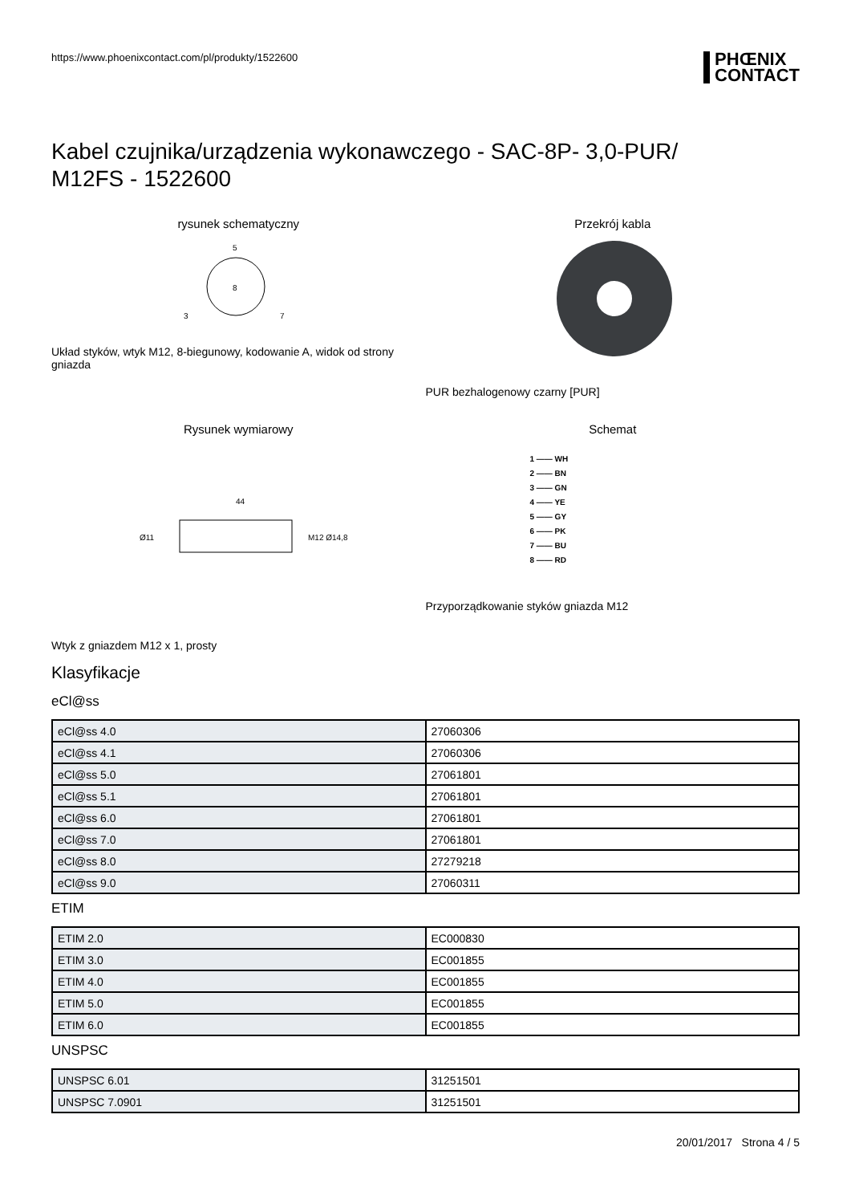https://www.phoenixcontact.com/pl/produkty/1522600
PHŒNIX
CONTACT
Kabel czujnika/urządzenia wykonawczego - SAC-8P- 3,0-PUR/
M12FS - 1522600
rysunek schematyczny
5
8
3
7
Układ styków, wtyk M12, 8-biegunowy, kodowanie A, widok od strony gniazda
Przekrój kabla
PUR bezhalogenowy czarny [PUR]
Rysunek wymiarowy
44
Ø11
M12 Ø14,8
Wtyk z gniazdem M12 x 1, prosty
Schemat
1 —— WH
2 —— BN
3 —— GN
4 —— YE
5 —— GY
6 —— PK
7 —— BU
8 —— RD
Przyporządkowanie styków gniazda M12
Klasyfikacje
eCl@ss
| eCl@ss 4.0 | 27060306 |
| eCl@ss 4.1 | 27060306 |
| eCl@ss 5.0 | 27061801 |
| eCl@ss 5.1 | 27061801 |
| eCl@ss 6.0 | 27061801 |
| eCl@ss 7.0 | 27061801 |
| eCl@ss 8.0 | 27279218 |
| eCl@ss 9.0 | 27060311 |
ETIM
| ETIM 2.0 | EC000830 |
| ETIM 3.0 | EC001855 |
| ETIM 4.0 | EC001855 |
| ETIM 5.0 | EC001855 |
| ETIM 6.0 | EC001855 |
UNSPSC
| UNSPSC 6.01 | 31251501 |
| UNSPSC 7.0901 | 31251501 |
20/01/2017 Strona 4 / 5